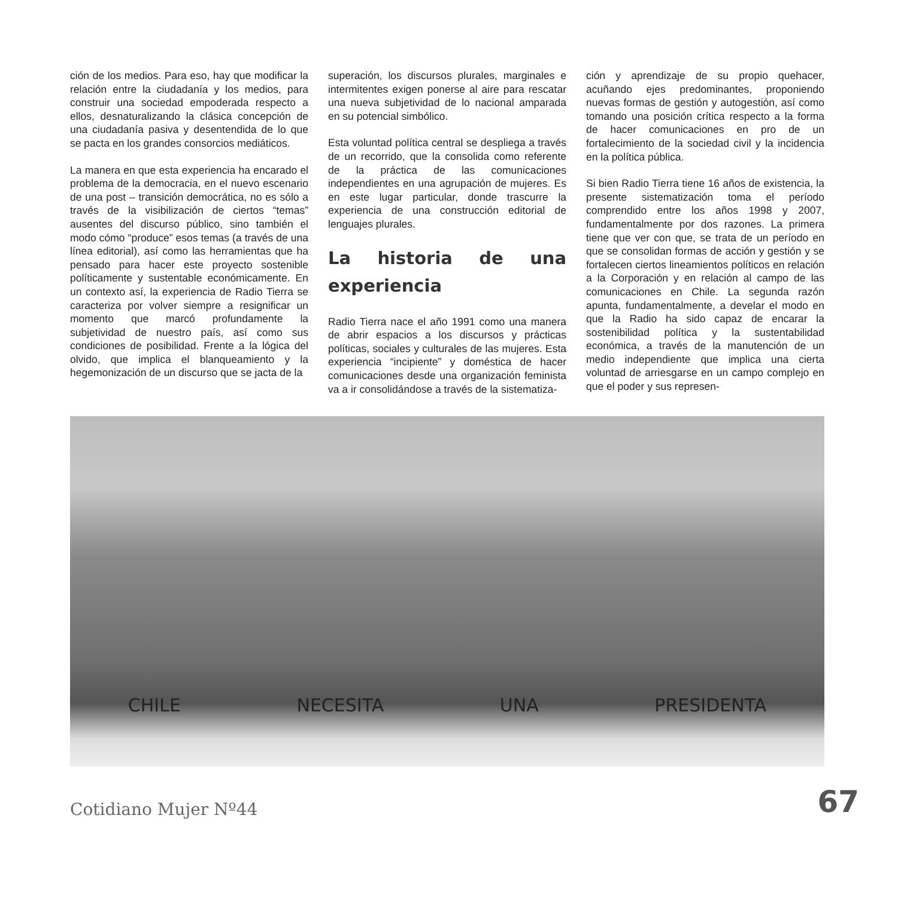ción de los medios. Para eso, hay que modificar la relación entre la ciudadanía y los medios, para construir una sociedad empoderada respecto a ellos, desnaturalizando la clásica concepción de una ciudadanía pasiva y desentendida de lo que se pacta en los grandes consorcios mediáticos.
La manera en que esta experiencia ha encarado el problema de la democracia, en el nuevo escenario de una post – transición democrática, no es sólo a través de la visibilización de ciertos “temas” ausentes del discurso público, sino también el modo cómo “produce” esos temas (a través de una línea editorial), así como las herramientas que ha pensado para hacer este proyecto sostenible políticamente y sustentable económicamente. En un contexto así, la experiencia de Radio Tierra se caracteriza por volver siempre a resignificar un momento que marcó profundamente la subjetividad de nuestro país, así como sus condiciones de posibilidad. Frente a la lógica del olvido, que implica el blanqueamiento y la hegemonización de un discurso que se jacta de la
superación, los discursos plurales, marginales e intermitentes exigen ponerse al aire para rescatar una nueva subjetividad de lo nacional amparada en su potencial simbólico.
Esta voluntad política central se despliega a través de un recorrido, que la consolida como referente de la práctica de las comunicaciones independientes en una agrupación de mujeres. Es en este lugar particular, donde trascurre la experiencia de una construcción editorial de lenguajes plurales.
La historia de una experiencia
Radio Tierra nace el año 1991 como una manera de abrir espacios a los discursos y prácticas políticas, sociales y culturales de las mujeres. Esta experiencia “incipiente” y doméstica de hacer comunicaciones desde una organización feminista va a ir consolidándose a través de la sistematiza-
ción y aprendizaje de su propio quehacer, acuñando ejes predominantes, proponiendo nuevas formas de gestión y autogestión, así como tomando una posición crítica respecto a la forma de hacer comunicaciones en pro de un fortalecimiento de la sociedad civil y la incidencia en la política pública.
Si bien Radio Tierra tiene 16 años de existencia, la presente sistematización toma el período comprendido entre los años 1998 y 2007, fundamentalmente por dos razones. La primera tiene que ver con que, se trata de un período en que se consolidan formas de acción y gestión y se fortalecen ciertos lineamientos políticos en relación a la Corporación y en relación al campo de las comunicaciones en Chile. La segunda razón apunta, fundamentalmente, a develar el modo en que la Radio ha sido capaz de encarar la sostenibilidad política y la sustentabilidad económica, a través de la manutención de un medio independiente que implica una cierta voluntad de arriesgarse en un campo complejo en que el poder y sus represen-
CHILE NECESITA UNA PRESIDENTA
Cotidiano Mujer Nº44 67